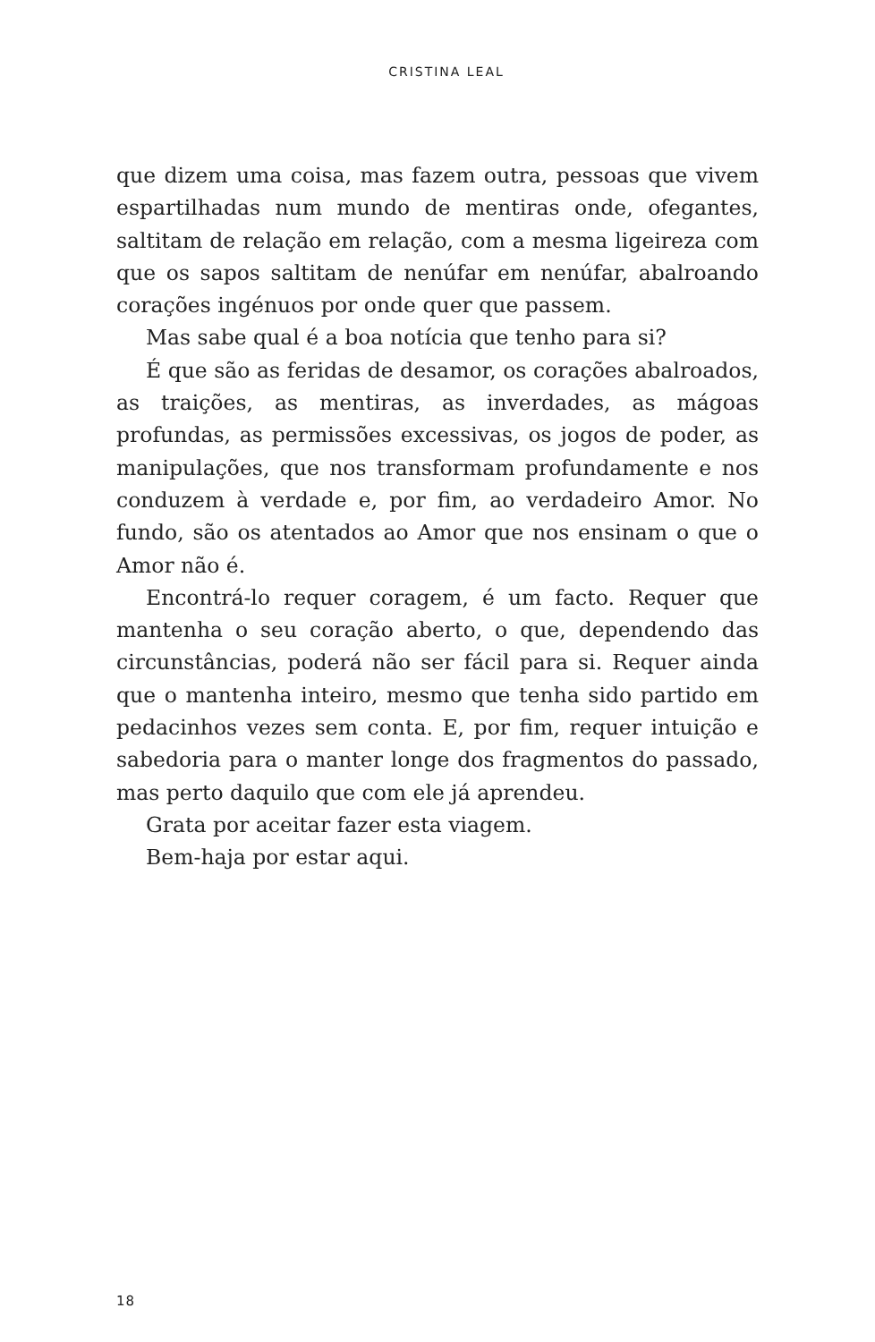CRISTINA LEAL
que dizem uma coisa, mas fazem outra, pessoas que vivem espartilhadas num mundo de mentiras onde, ofegantes, saltitam de relação em relação, com a mesma ligeireza com que os sapos saltitam de nenúfar em nenúfar, abalroando corações ingénuos por onde quer que passem.
Mas sabe qual é a boa notícia que tenho para si?
É que são as feridas de desamor, os corações abalroados, as traições, as mentiras, as inverdades, as mágoas profundas, as permissões excessivas, os jogos de poder, as manipulações, que nos transformam profundamente e nos conduzem à verdade e, por fim, ao verdadeiro Amor. No fundo, são os atentados ao Amor que nos ensinam o que o Amor não é.
Encontrá-lo requer coragem, é um facto. Requer que mantenha o seu coração aberto, o que, dependendo das circunstâncias, poderá não ser fácil para si. Requer ainda que o mantenha inteiro, mesmo que tenha sido partido em pedacinhos vezes sem conta. E, por fim, requer intuição e sabedoria para o manter longe dos fragmentos do passado, mas perto daquilo que com ele já aprendeu.
Grata por aceitar fazer esta viagem.
Bem-haja por estar aqui.
18